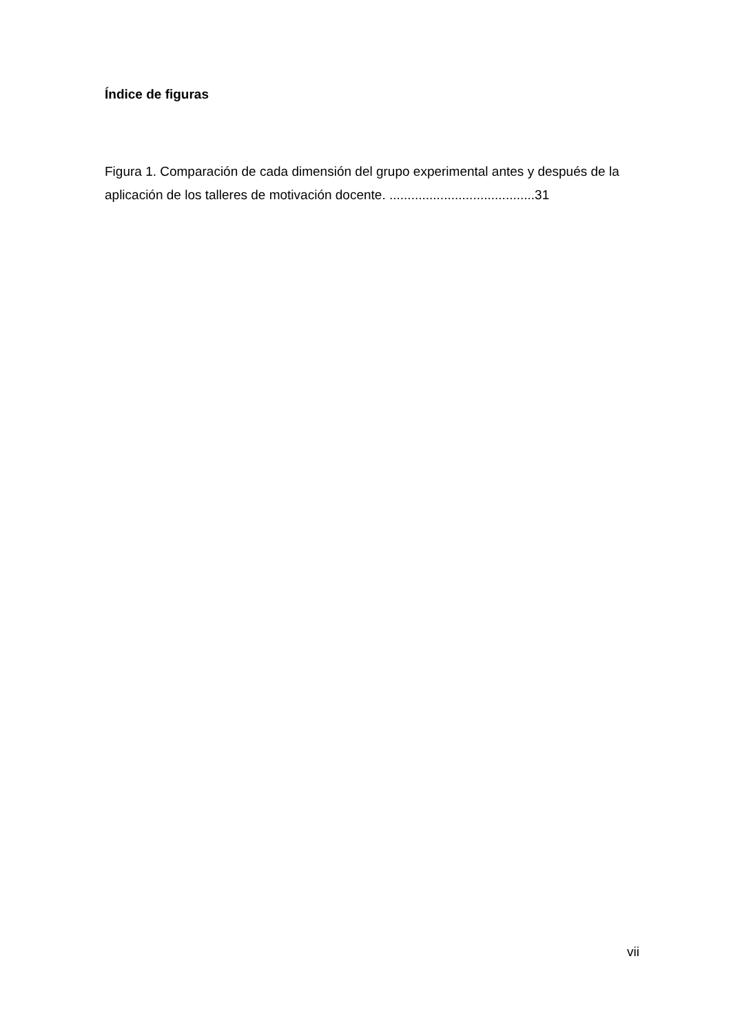Índice de figuras
Figura 1. Comparación de cada dimensión del grupo experimental antes y después de la aplicación de los talleres de motivación docente. ........................................31
vii